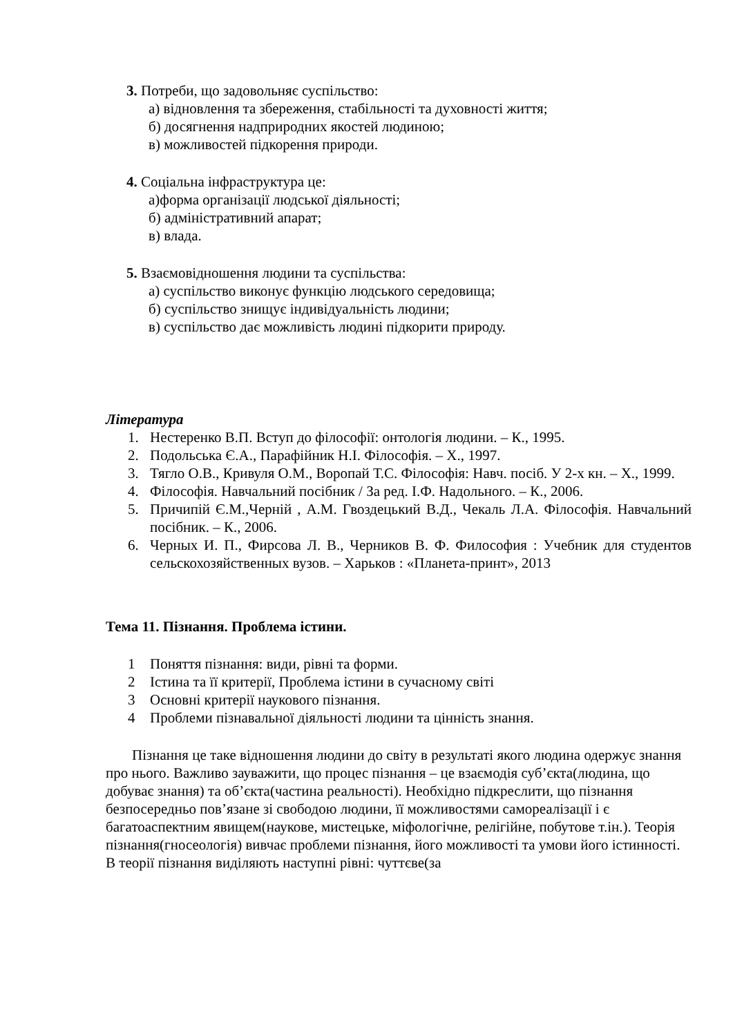3. Потреби, що задовольняє суспільство:
а) відновлення та збереження, стабільності та духовності життя;
б) досягнення надприродних якостей людиною;
в) можливостей підкорення природи.
4. Соціальна інфраструктура це:
а)форма організації людської діяльності;
б) адміністративний апарат;
в) влада.
5. Взаємовідношення людини та суспільства:
а) суспільство виконує функцію людського середовища;
б) суспільство знищує індивідуальність людини;
в) суспільство дає можливість людині підкорити природу.
Література
1. Нестеренко В.П. Вступ до філософії: онтологія людини. – К., 1995.
2. Подольська Є.А., Парафійник Н.І. Філософія. – Х., 1997.
3. Тягло О.В., Кривуля О.М., Воропай Т.С. Філософія: Навч. посіб. У 2-х кн. – Х., 1999.
4. Філософія. Навчальний посібник / За ред. І.Ф. Надольного. – К., 2006.
5. Причипій Є.М.,Черній , А.М. Гвоздецький В.Д., Чекаль Л.А. Філософія. Навчальний посібник. – К., 2006.
6. Черных И. П., Фирсова Л. В., Черников В. Ф. Философия : Учебник для студентов сельскохозяйственных вузов. – Харьков : «Планета-принт», 2013
Тема 11. Пізнання. Проблема істини.
1 Поняття пізнання: види, рівні та форми.
2 Істина та її критерії, Проблема істини в сучасному світі
3 Основні критерії наукового пізнання.
4 Проблеми пізнавальної діяльності людини та цінність знання.
Пізнання це таке відношення людини до світу в результаті якого людина одержує знання про нього. Важливо зауважити, що процес пізнання – це взаємодія суб’єкта(людина, що добуває знання) та об’єкта(частина реальності). Необхідно підкреслити, що пізнання безпосередньо пов’язане зі свободою людини, її можливостями самореалізації і є багатоаспектним явищем(наукове, мистецьке, міфологічне, релігійне, побутове т.ін.). Теорія пізнання(гносеологія) вивчає проблеми пізнання, його можливості та умови його істинності. В теорії пізнання виділяють наступні рівні: чуттєве(за